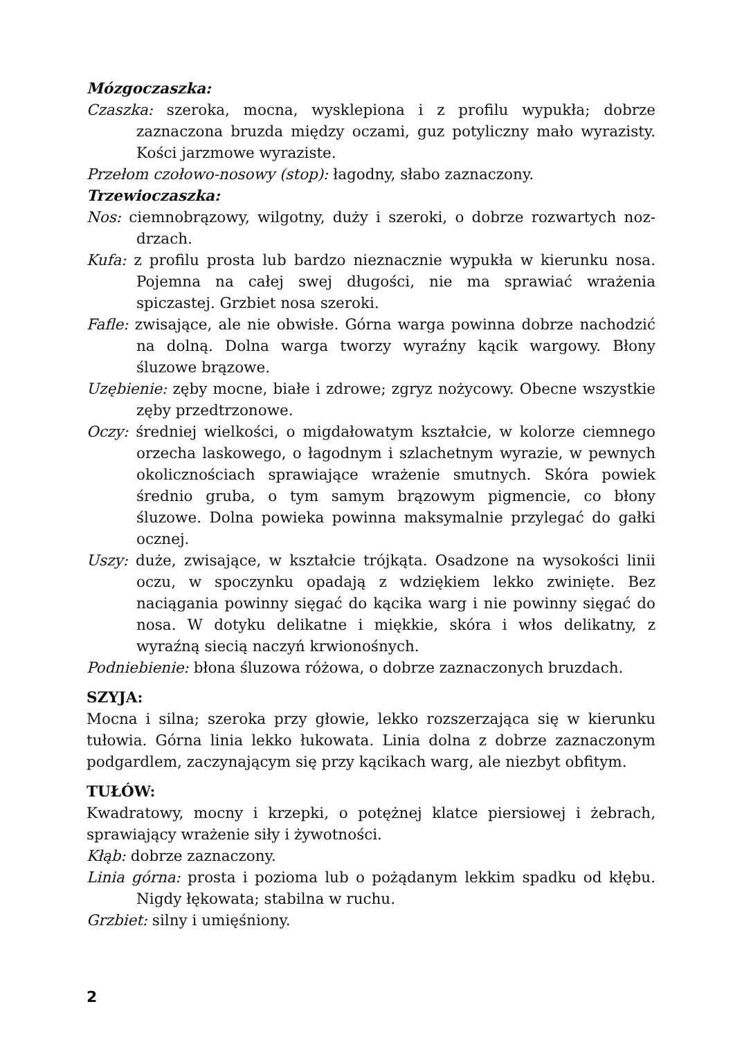Mózgoczaszka:
Czaszka: szeroka, mocna, wysklepiona i z profilu wypukła; dobrze zaznaczona bruzda między oczami, guz potyliczny mało wyrazisty. Kości jarzmowe wyraziste.
Przełom czołowo-nosowy (stop): łagodny, słabo zaznaczony.
Trzewioczaszka:
Nos: ciemnobrązowy, wilgotny, duży i szeroki, o dobrze rozwartych noz­drzach.
Kufa: z profilu prosta lub bardzo nieznacznie wypukła w kierunku nosa. Pojemna na całej swej długości, nie ma sprawiać wrażenia spiczastej. Grzbiet nosa szeroki.
Fafle: zwisające, ale nie obwisłe. Górna warga powinna dobrze nacho­dzić na dolną. Dolna warga tworzy wyraźny kącik wargowy. Błony śluzowe brązowe.
Uzębienie: zęby mocne, białe i zdrowe; zgryz nożycowy. Obecne wszystkie zęby przedtrzonowe.
Oczy: średniej wielkości, o migdałowatym kształcie, w kolorze ciemnego orzecha laskowego, o łagodnym i szlachetnym wyrazie, w pew­nych okolicznościach sprawiające wrażenie smutnych. Skóra powiek średnio gruba, o tym samym brązowym pigmencie, co błony śluzowe. Dolna powieka powinna maksymalnie przylegać do gałki ocznej.
Uszy: duże, zwisające, w kształcie trójkąta. Osadzone na wysokości linii oczu, w spoczynku opadają z wdziękiem lekko zwinięte. Bez naciągania powinny sięgać do kącika warg i nie powinny sięgać do nosa. W dotyku delikatne i miękkie, skóra i włos delikatny, z wyraźną siecią naczyń krwionośnych.
Podniebienie: błona śluzowa różowa, o dobrze zaznaczonych bruzdach.
SZYJA:
Mocna i silna; szeroka przy głowie, lekko rozszerzająca się w kierunku tułowia. Górna linia lekko łukowata. Linia dolna z dobrze zaznaczonym podgardlem, zaczynającym się przy kącikach warg, ale niezbyt obfitym.
TUŁÓW:
Kwadratowy, mocny i krzepki, o potężnej klatce piersiowej i żebrach, sprawiający wrażenie siły i żywotności.
Kłąb: dobrze zaznaczony.
Linia górna: prosta i pozioma lub o pożądanym lekkim spadku od kłębu. Nigdy łękowata; stabilna w ruchu.
Grzbiet: silny i umięśniony.
2